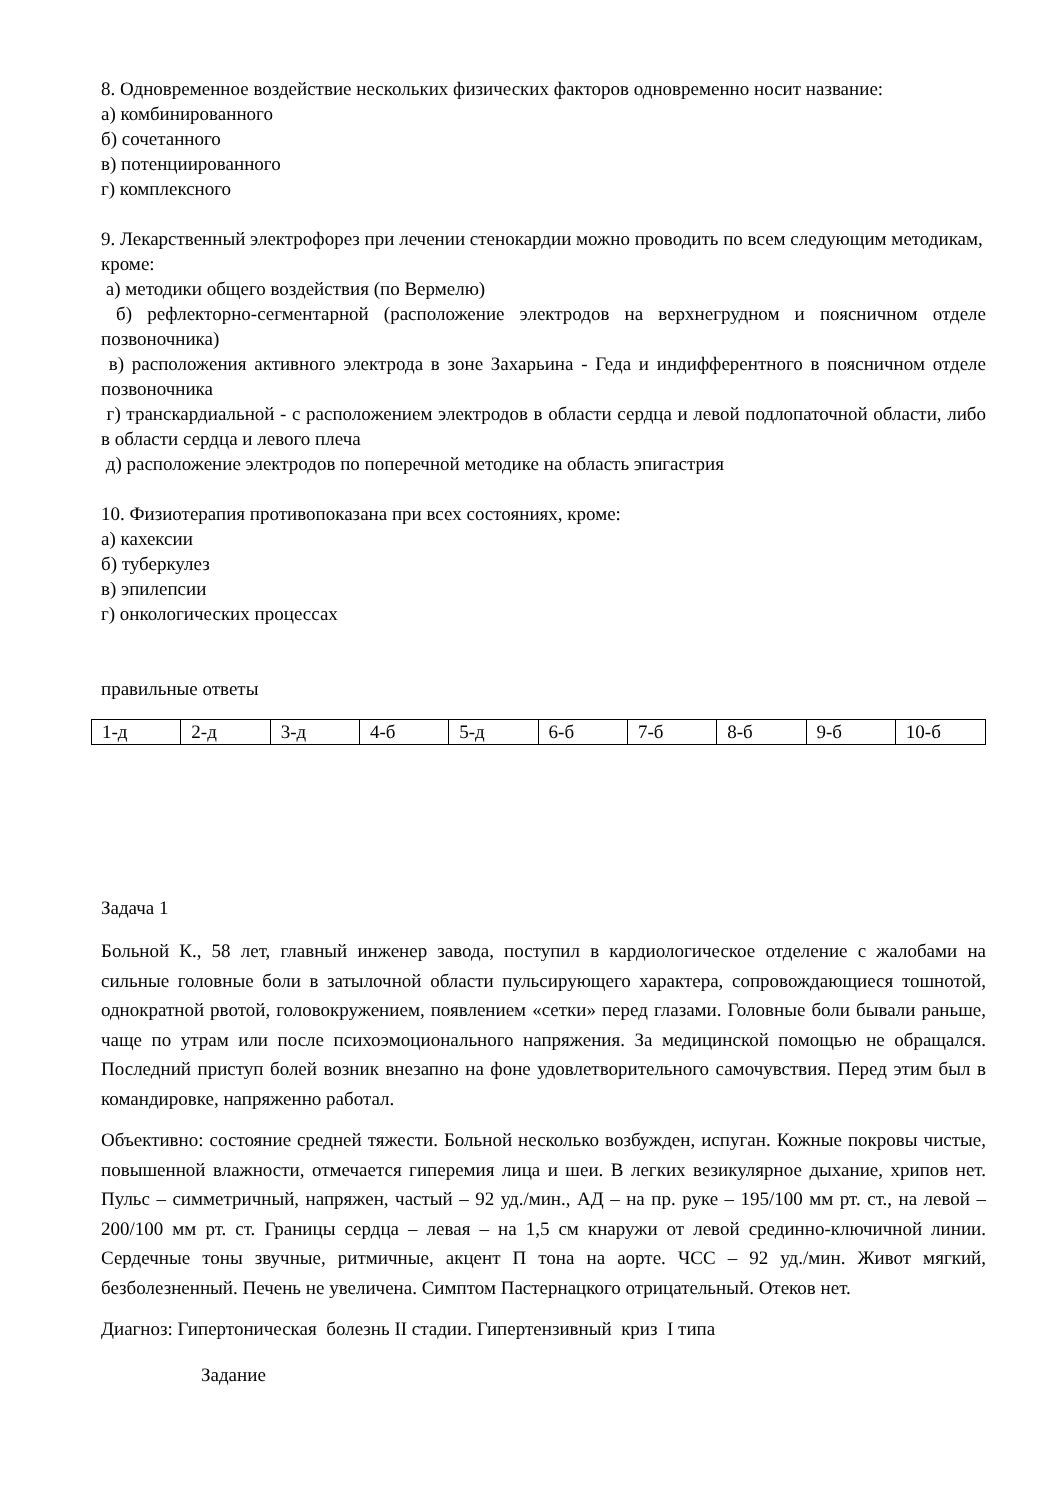8. Одновременное воздействие нескольких физических факторов одновременно носит название:
а) комбинированного
б) сочетанного
в) потенциированного
г) комплексного
9. Лекарственный электрофорез при лечении стенокардии можно проводить по всем следующим методикам, кроме:
а) методики общего воздействия (по Вермелю)
б) рефлекторно-сегментарной (расположение электродов на верхнегрудном и поясничном отделе позвоночника)
в) расположения активного электрода в зоне Захарьина - Геда и индифферентного в поясничном отделе позвоночника
г) транскардиальной - с расположением электродов в области сердца и левой подлопаточной области, либо в области сердца и левого плеча
д) расположение электродов по поперечной методике на область эпигастрия
10. Физиотерапия противопоказана при всех состояниях, кроме:
а) кахексии
б) туберкулез
в) эпилепсии
г) онкологических процессах
правильные ответы
| 1-д | 2-д | 3-д | 4-б | 5-д | 6-б | 7-б | 8-б | 9-б | 10-б |
Задача 1
Больной К., 58 лет, главный инженер завода, поступил в кардиологическое отделение с жалобами на сильные головные боли в затылочной области пульсирующего характера, сопровождающиеся тошнотой, однократной рвотой, головокружением, появлением «сетки» перед глазами. Головные боли бывали раньше, чаще по утрам или после психоэмоционального напряжения. За медицинской помощью не обращался. Последний приступ болей возник внезапно на фоне удовлетворительного самочувствия. Перед этим был в командировке, напряженно работал.
Объективно: состояние средней тяжести. Больной несколько возбужден, испуган. Кожные покровы чистые, повышенной влажности, отмечается гиперемия лица и шеи. В легких везикулярное дыхание, хрипов нет. Пульс – симметричный, напряжен, частый – 92 уд./мин., АД – на пр. руке – 195/100 мм рт. ст., на левой – 200/100 мм рт. ст. Границы сердца – левая – на 1,5 см кнаружи от левой срединно-ключичной линии. Сердечные тоны звучные, ритмичные, акцент П тона на аорте. ЧСС – 92 уд./мин. Живот мягкий, безболезненный. Печень не увеличена. Симптом Пастернацкого отрицательный. Отеков нет.
Диагноз: Гипертоническая болезнь II стадии. Гипертензивный криз I типа
Задание